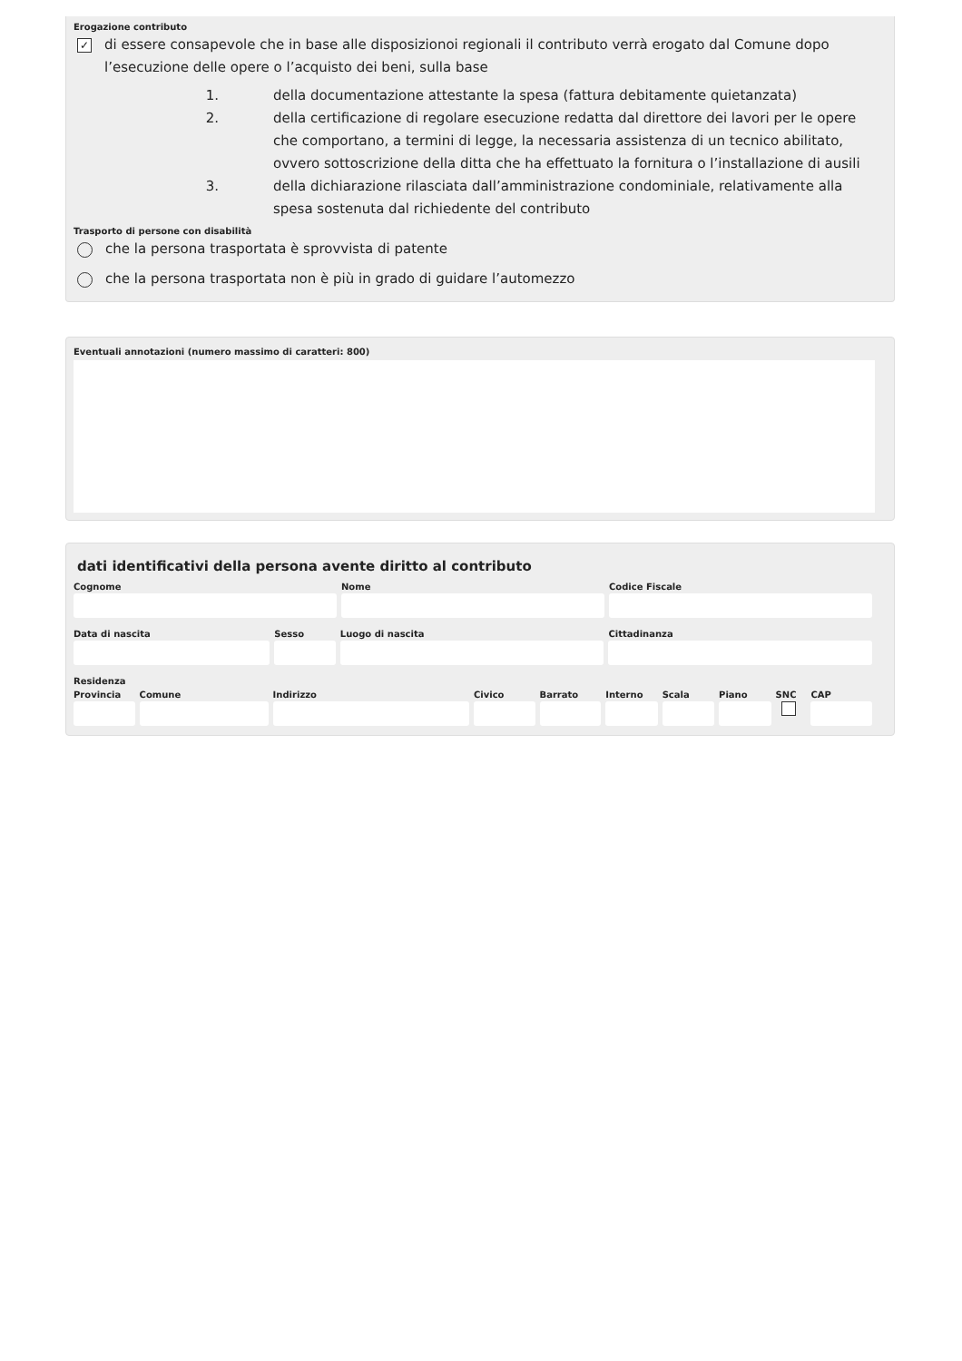Erogazione contributo
✓
di essere consapevole che in base alle disposizionoi regionali il contributo verrà erogato dal Comune dopo l’esecuzione delle opere o l’acquisto dei beni, sulla base
1. della documentazione attestante la spesa (fattura debitamente quietanzata)
2. della certificazione di regolare esecuzione redatta dal direttore dei lavori per le opere che comportano, a termini di legge, la necessaria assistenza di un tecnico abilitato, ovvero sottoscrizione della ditta che ha effettuato la fornitura o l’installazione di ausili
3. della dichiarazione rilasciata dall’amministrazione condominiale, relativamente alla spesa sostenuta dal richiedente del contributo
Trasporto di persone con disabilità
che la persona trasportata è sprovvista di patente
che la persona trasportata non è più in grado di guidare l’automezzo
Eventuali annotazioni (numero massimo di caratteri: 800)
dati identificativi della persona avente diritto al contributo
Cognome Nome Codice Fiscale
Data di nascita Sesso Luogo di nascita Cittadinanza
Residenza
Provincia Comune Indirizzo Civico Barrato Interno Scala Piano SNC CAP